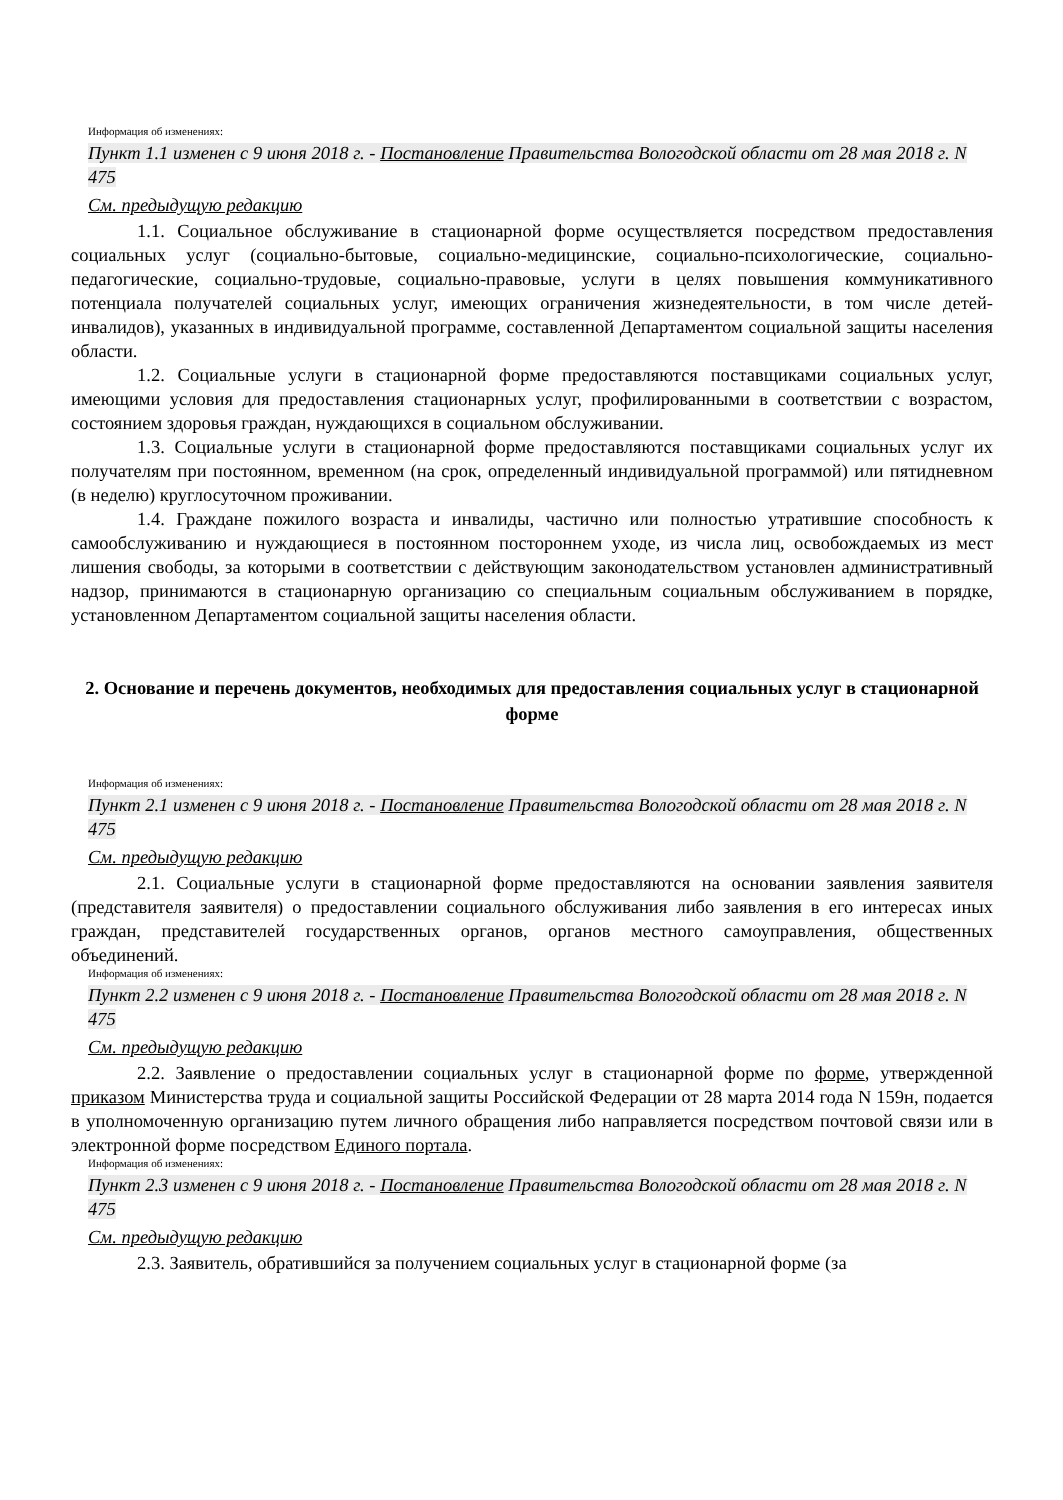Информация об изменениях:
Пункт 1.1 изменен с 9 июня 2018 г. - Постановление Правительства Вологодской области от 28 мая 2018 г. N 475
См. предыдущую редакцию
1.1. Социальное обслуживание в стационарной форме осуществляется посредством предоставления социальных услуг (социально-бытовые, социально-медицинские, социально-психологические, социально-педагогические, социально-трудовые, социально-правовые, услуги в целях повышения коммуникативного потенциала получателей социальных услуг, имеющих ограничения жизнедеятельности, в том числе детей-инвалидов), указанных в индивидуальной программе, составленной Департаментом социальной защиты населения области.
1.2. Социальные услуги в стационарной форме предоставляются поставщиками социальных услуг, имеющими условия для предоставления стационарных услуг, профилированными в соответствии с возрастом, состоянием здоровья граждан, нуждающихся в социальном обслуживании.
1.3. Социальные услуги в стационарной форме предоставляются поставщиками социальных услуг их получателям при постоянном, временном (на срок, определенный индивидуальной программой) или пятидневном (в неделю) круглосуточном проживании.
1.4. Граждане пожилого возраста и инвалиды, частично или полностью утратившие способность к самообслуживанию и нуждающиеся в постоянном постороннем уходе, из числа лиц, освобождаемых из мест лишения свободы, за которыми в соответствии с действующим законодательством установлен административный надзор, принимаются в стационарную организацию со специальным социальным обслуживанием в порядке, установленном Департаментом социальной защиты населения области.
2. Основание и перечень документов, необходимых для предоставления социальных услуг в стационарной форме
Информация об изменениях:
Пункт 2.1 изменен с 9 июня 2018 г. - Постановление Правительства Вологодской области от 28 мая 2018 г. N 475
См. предыдущую редакцию
2.1. Социальные услуги в стационарной форме предоставляются на основании заявления заявителя (представителя заявителя) о предоставлении социального обслуживания либо заявления в его интересах иных граждан, представителей государственных органов, органов местного самоуправления, общественных объединений.
Информация об изменениях:
Пункт 2.2 изменен с 9 июня 2018 г. - Постановление Правительства Вологодской области от 28 мая 2018 г. N 475
См. предыдущую редакцию
2.2. Заявление о предоставлении социальных услуг в стационарной форме по форме, утвержденной приказом Министерства труда и социальной защиты Российской Федерации от 28 марта 2014 года N 159н, подается в уполномоченную организацию путем личного обращения либо направляется посредством почтовой связи или в электронной форме посредством Единого портала.
Информация об изменениях:
Пункт 2.3 изменен с 9 июня 2018 г. - Постановление Правительства Вологодской области от 28 мая 2018 г. N 475
См. предыдущую редакцию
2.3. Заявитель, обратившийся за получением социальных услуг в стационарной форме (за